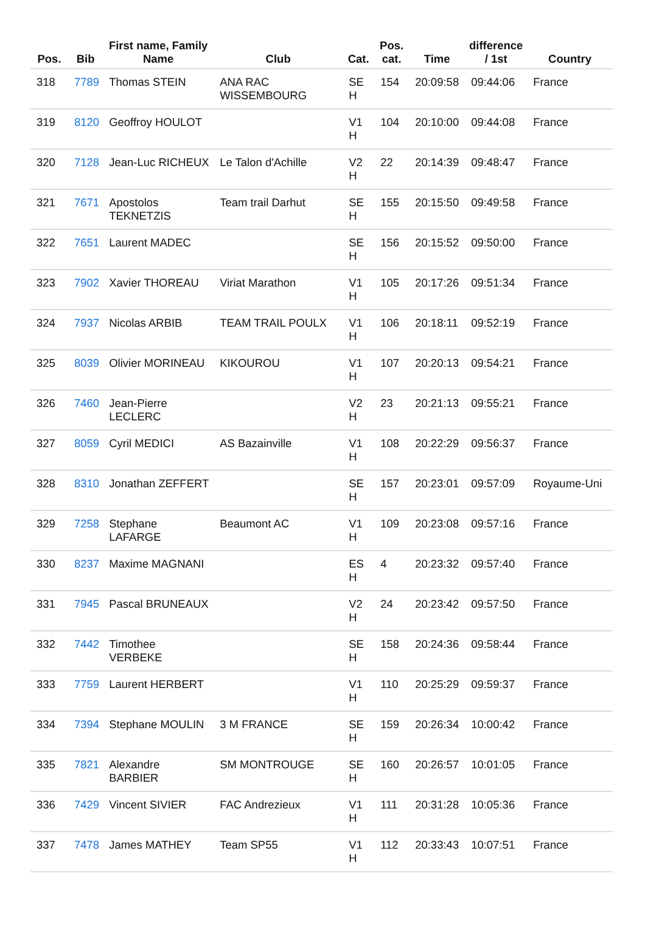| Pos. | Bib | First name, Family Name | Club | Cat. | Pos. cat. | Time | difference / 1st | Country |
| --- | --- | --- | --- | --- | --- | --- | --- | --- |
| 318 | 7789 | Thomas STEIN | ANA RAC WISSEMBOURG | SE H | 154 | 20:09:58 | 09:44:06 | France |
| 319 | 8120 | Geoffroy HOULOT | | V1 H | 104 | 20:10:00 | 09:44:08 | France |
| 320 | 7128 | Jean-Luc RICHEUX | Le Talon d'Achille | V2 H | 22 | 20:14:39 | 09:48:47 | France |
| 321 | 7671 | Apostolos TEKNETZIS | Team trail Darhut | SE H | 155 | 20:15:50 | 09:49:58 | France |
| 322 | 7651 | Laurent MADEC | | SE H | 156 | 20:15:52 | 09:50:00 | France |
| 323 | 7902 | Xavier THOREAU | Viriat Marathon | V1 H | 105 | 20:17:26 | 09:51:34 | France |
| 324 | 7937 | Nicolas ARBIB | TEAM TRAIL POULX | V1 H | 106 | 20:18:11 | 09:52:19 | France |
| 325 | 8039 | Olivier MORINEAU | KIKOUROU | V1 H | 107 | 20:20:13 | 09:54:21 | France |
| 326 | 7460 | Jean-Pierre LECLERC | | V2 H | 23 | 20:21:13 | 09:55:21 | France |
| 327 | 8059 | Cyril MEDICI | AS Bazainville | V1 H | 108 | 20:22:29 | 09:56:37 | France |
| 328 | 8310 | Jonathan ZEFFERT | | SE H | 157 | 20:23:01 | 09:57:09 | Royaume-Uni |
| 329 | 7258 | Stephane LAFARGE | Beaumont AC | V1 H | 109 | 20:23:08 | 09:57:16 | France |
| 330 | 8237 | Maxime MAGNANI | | ES H | 4 | 20:23:32 | 09:57:40 | France |
| 331 | 7945 | Pascal BRUNEAUX | | V2 H | 24 | 20:23:42 | 09:57:50 | France |
| 332 | 7442 | Timothee VERBEKE | | SE H | 158 | 20:24:36 | 09:58:44 | France |
| 333 | 7759 | Laurent HERBERT | | V1 H | 110 | 20:25:29 | 09:59:37 | France |
| 334 | 7394 | Stephane MOULIN | 3 M FRANCE | SE H | 159 | 20:26:34 | 10:00:42 | France |
| 335 | 7821 | Alexandre BARBIER | SM MONTROUGE | SE H | 160 | 20:26:57 | 10:01:05 | France |
| 336 | 7429 | Vincent SIVIER | FAC Andrezieux | V1 H | 111 | 20:31:28 | 10:05:36 | France |
| 337 | 7478 | James MATHEY | Team SP55 | V1 H | 112 | 20:33:43 | 10:07:51 | France |